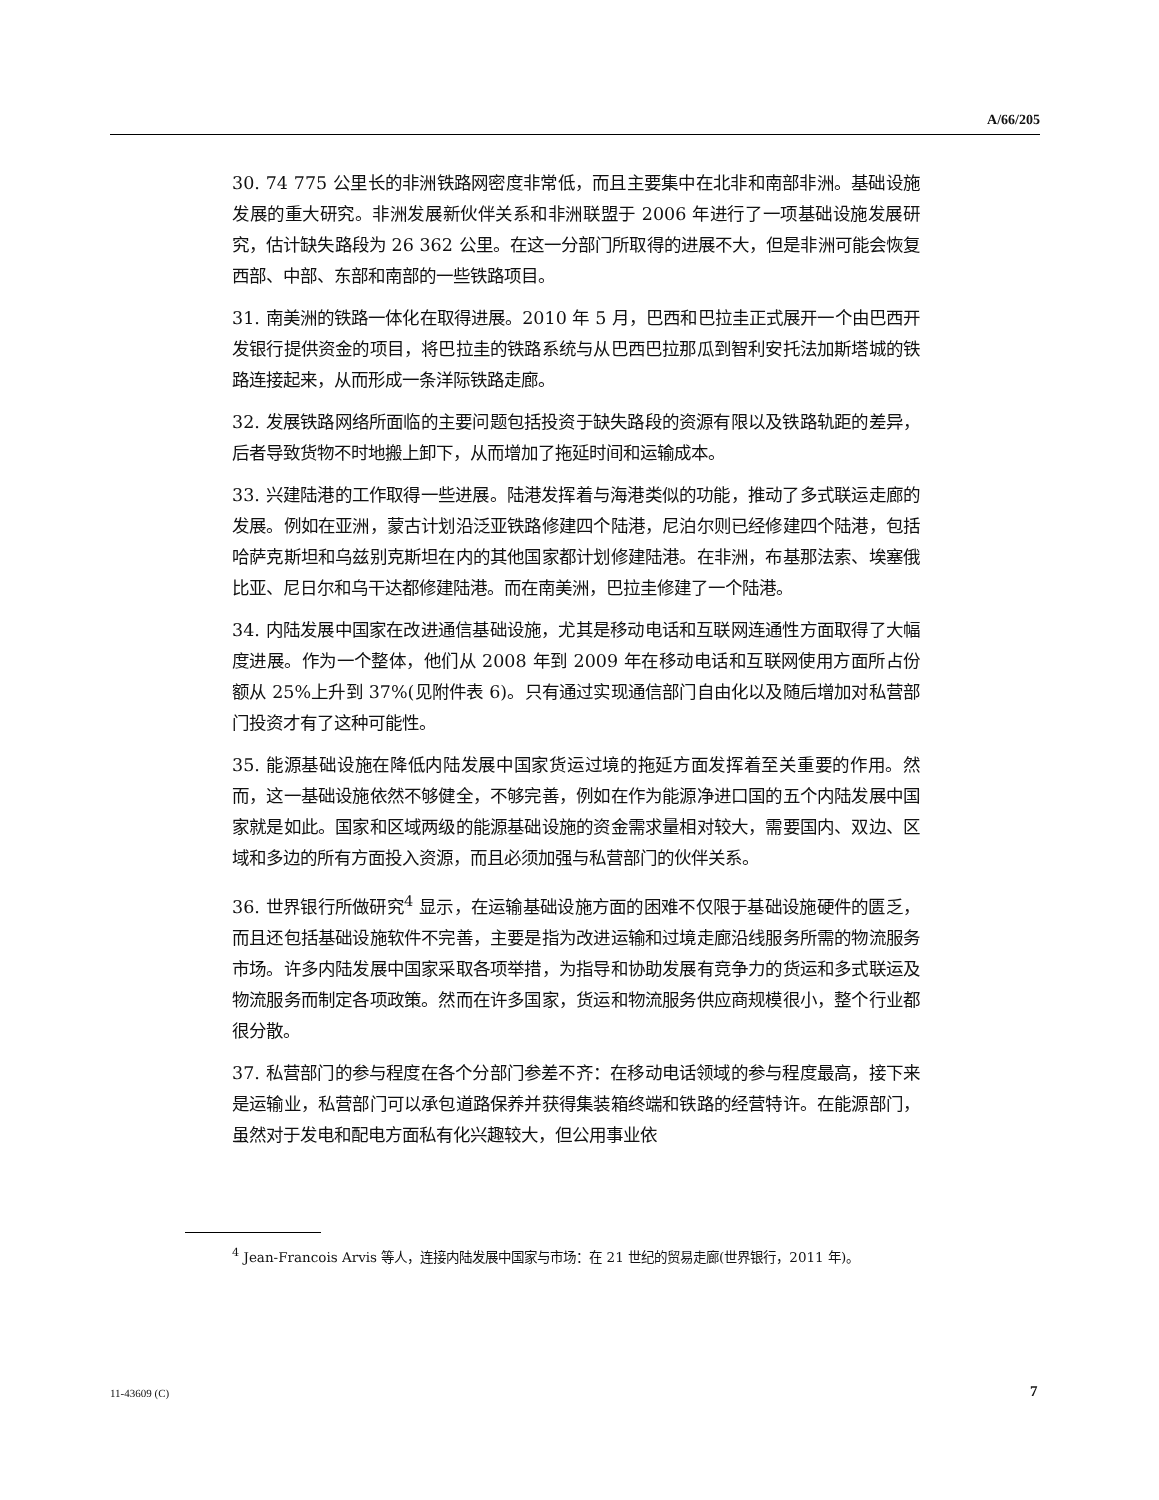A/66/205
30. 74 775 公里长的非洲铁路网密度非常低，而且主要集中在北非和南部非洲。基础设施发展的重大研究。非洲发展新伙伴关系和非洲联盟于 2006 年进行了一项基础设施发展研究，估计缺失路段为 26 362 公里。在这一分部门所取得的进展不大，但是非洲可能会恢复西部、中部、东部和南部的一些铁路项目。
31. 南美洲的铁路一体化在取得进展。2010 年 5 月，巴西和巴拉圭正式展开一个由巴西开发银行提供资金的项目，将巴拉圭的铁路系统与从巴西巴拉那瓜到智利安托法加斯塔城的铁路连接起来，从而形成一条洋际铁路走廊。
32. 发展铁路网络所面临的主要问题包括投资于缺失路段的资源有限以及铁路轨距的差异，后者导致货物不时地搬上卸下，从而增加了拖延时间和运输成本。
33. 兴建陆港的工作取得一些进展。陆港发挥着与海港类似的功能，推动了多式联运走廊的发展。例如在亚洲，蒙古计划沿泛亚铁路修建四个陆港，尼泊尔则已经修建四个陆港，包括哈萨克斯坦和乌兹别克斯坦在内的其他国家都计划修建陆港。在非洲，布基那法索、埃塞俄比亚、尼日尔和乌干达都修建陆港。而在南美洲，巴拉圭修建了一个陆港。
34. 内陆发展中国家在改进通信基础设施，尤其是移动电话和互联网连通性方面取得了大幅度进展。作为一个整体，他们从 2008 年到 2009 年在移动电话和互联网使用方面所占份额从 25%上升到 37%(见附件表 6)。只有通过实现通信部门自由化以及随后增加对私营部门投资才有了这种可能性。
35. 能源基础设施在降低内陆发展中国家货运过境的拖延方面发挥着至关重要的作用。然而，这一基础设施依然不够健全，不够完善，例如在作为能源净进口国的五个内陆发展中国家就是如此。国家和区域两级的能源基础设施的资金需求量相对较大，需要国内、双边、区域和多边的所有方面投入资源，而且必须加强与私营部门的伙伴关系。
36. 世界银行所做研究<sup>4</sup> 显示，在运输基础设施方面的困难不仅限于基础设施硬件的匮乏，而且还包括基础设施软件不完善，主要是指为改进运输和过境走廊沿线服务所需的物流服务市场。许多内陆发展中国家采取各项举措，为指导和协助发展有竞争力的货运和多式联运及物流服务而制定各项政策。然而在许多国家，货运和物流服务供应商规模很小，整个行业都很分散。
37. 私营部门的参与程度在各个分部门参差不齐：在移动电话领域的参与程度最高，接下来是运输业，私营部门可以承包道路保养并获得集装箱终端和铁路的经营特许。在能源部门，虽然对于发电和配电方面私有化兴趣较大，但公用事业依
<sup>4</sup> Jean-Francois Arvis 等人，连接内陆发展中国家与市场：在 21 世纪的贸易走廊(世界银行，2011 年)。
11-43609 (C) 7